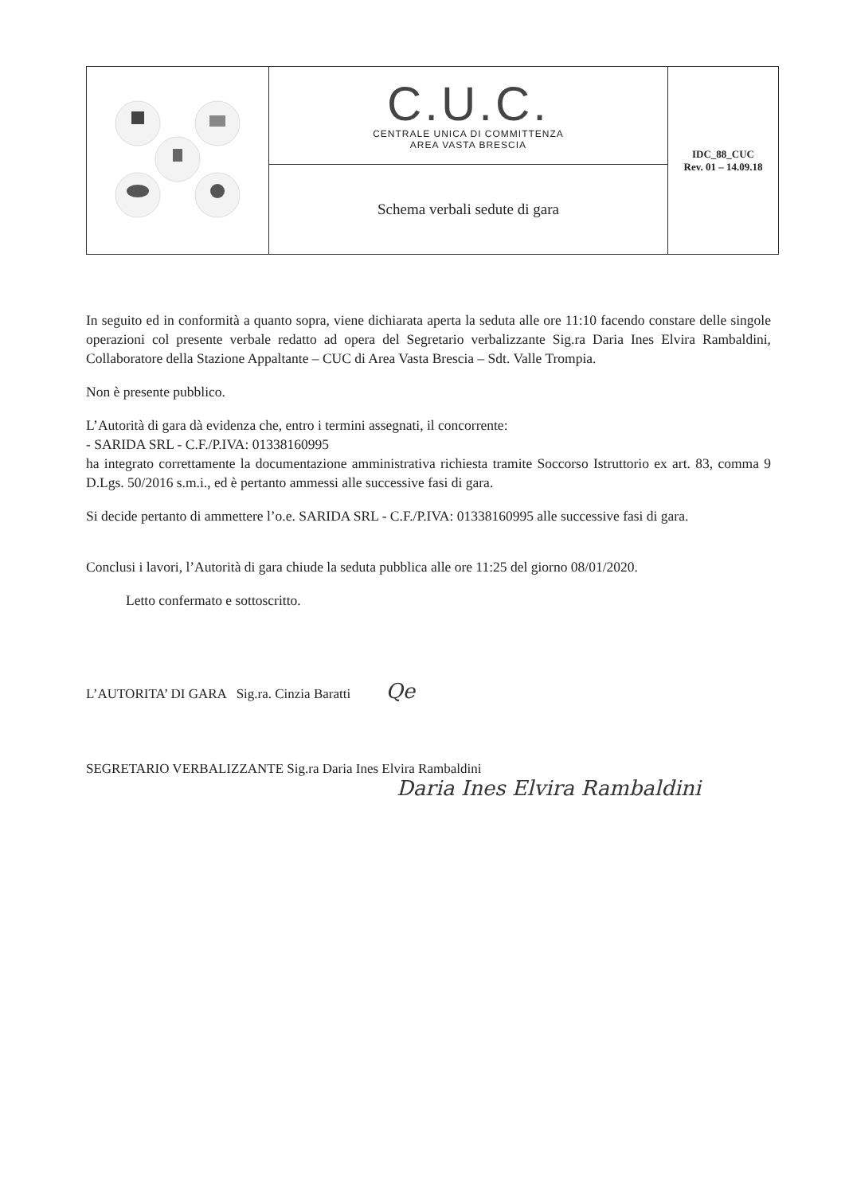| | C.U.C. CENTRALE UNICA DI COMMITTENZA AREA VASTA BRESCIA | IDC_88_CUC Rev. 01 – 14.09.18 |
| | Schema verbali sedute di gara | |
In seguito ed in conformità a quanto sopra, viene dichiarata aperta la seduta alle ore 11:10 facendo constare delle singole operazioni col presente verbale redatto ad opera del Segretario verbalizzante Sig.ra Daria Ines Elvira Rambaldini, Collaboratore della Stazione Appaltante – CUC di Area Vasta Brescia – Sdt. Valle Trompia.
Non è presente pubblico.
L’Autorità di gara dà evidenza che, entro i termini assegnati, il concorrente:
- SARIDA SRL - C.F./P.IVA: 01338160995
ha integrato correttamente la documentazione amministrativa richiesta tramite Soccorso Istruttorio ex art. 83, comma 9 D.Lgs. 50/2016 s.m.i., ed è pertanto ammessi alle successive fasi di gara.
Si decide pertanto di ammettere l’o.e. SARIDA SRL - C.F./P.IVA: 01338160995 alle successive fasi di gara.
Conclusi i lavori, l’Autorità di gara chiude la seduta pubblica alle ore 11:25 del giorno 08/01/2020.
Letto confermato e sottoscritto.
L’AUTORITA’ DI GARA Sig.ra. Cinzia Baratti Qe
SEGRETARIO VERBALIZZANTE Sig.ra Daria Ines Elvira Rambaldini
Daria Ines Elvira Rambaldini